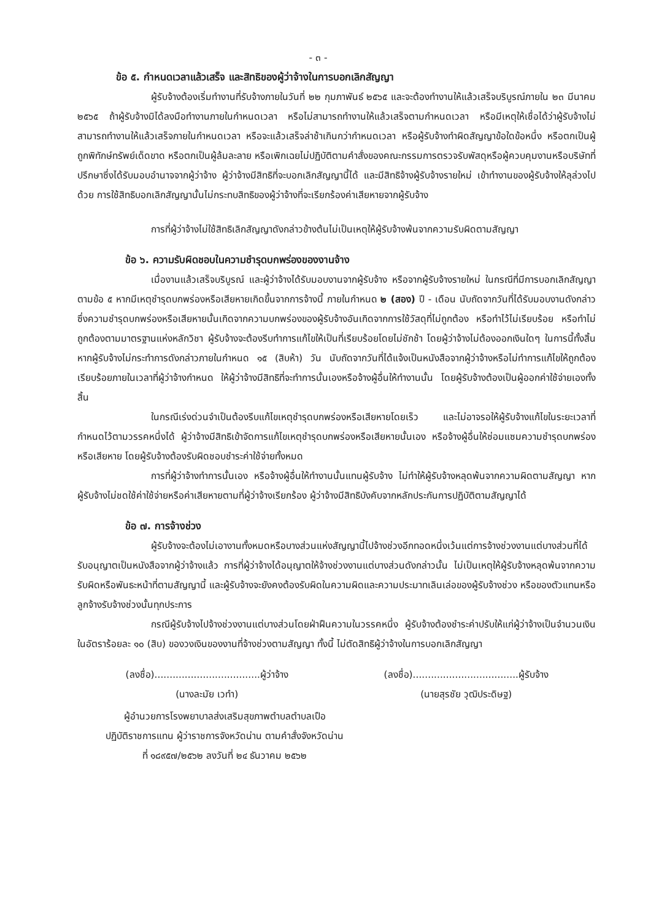- ๓ -
ข้อ ๕. กำหนดเวลาแล้วเสร็จ และสิทธิของผู้ว่าจ้างในการบอกเลิกสัญญา
ผู้รับจ้างต้องเริ่มทำงานที่รับจ้างภายในวันที่ ๒๒ กุมภาพันธ์ ๒๕๖๕ และจะต้องทำงานให้แล้วเสร็จบริบูรณ์ภายใน ๒๓ มีนาคม ๒๕๖๕ ถ้าผู้รับจ้างมิได้ลงมือทำงานภายในกำหนดเวลา หรือไม่สามารถทำงานให้แล้วเสร็จตามกำหนดเวลา หรือมีเหตุให้เชื่อได้ว่าผู้รับจ้างไม่สามารถทำงานให้แล้วเสร็จภายในกำหนดเวลา หรือจะแล้วเสร็จล่าช้าเกินกว่ากำหนดเวลา หรือผู้รับจ้างทำผิดสัญญาข้อใดข้อหนึ่ง หรือตกเป็นผู้ถูกพิทักษ์ทรัพย์เด็ดขาด หรือตกเป็นผู้ล้มละลาย หรือเพิกเฉยไม่ปฏิบัติตามคำสั่งของคณะกรรมการตรวจรับพัสดุหรือผู้ควบคุมงานหรือบริษัทที่ปรึกษาซึ่งได้รับมอบอำนาจจากผู้ว่าจ้าง ผู้ว่าจ้างมีสิทธิที่จะบอกเลิกสัญญานี้ได้ และมีสิทธิจ้างผู้รับจ้างรายใหม่ เข้าทำงานของผู้รับจ้างให้ลุล่วงไปด้วย การใช้สิทธิบอกเลิกสัญญานั้นไม่กระทบสิทธิของผู้ว่าจ้างที่จะเรียกร้องค่าเสียหายจากผู้รับจ้าง
การที่ผู้ว่าจ้างไม่ใช้สิทธิเลิกสัญญาดังกล่าวข้างต้นไม่เป็นเหตุให้ผู้รับจ้างพ้นจากความรับผิดตามสัญญา
ข้อ ๖. ความรับผิดชอบในความชำรุดบกพร่องของงานจ้าง
เมื่องานแล้วเสร็จบริบูรณ์ และผู้ว่าจ้างได้รับมอบงานจากผู้รับจ้าง หรือจากผู้รับจ้างรายใหม่ ในกรณีที่มีการบอกเลิกสัญญาตามข้อ ๕ หากมีเหตุชำรุดบกพร่องหรือเสียหายเกิดขึ้นจากการจ้างนี้ ภายในกำหนด ๒ (สอง) ปี - เดือน นับถัดจากวันที่ได้รับมอบงานดังกล่าว ซึ่งความชำรุดบกพร่องหรือเสียหายนั้นเกิดจากความบกพร่องของผู้รับจ้างอันเกิดจากการใช้วัสดุที่ไม่ถูกต้อง หรือทำไว้ไม่เรียบร้อย หรือทำไม่ถูกต้องตามมาตรฐานแห่งหลักวิชา ผู้รับจ้างจะต้องรีบทำการแก้ไขให้เป็นที่เรียบร้อยโดยไม่ชักช้า โดยผู้ว่าจ้างไม่ต้องออกเงินใดๆ ในการนี้ทั้งสิ้น หากผู้รับจ้างไม่กระทำการดังกล่าวภายในกำหนด ๑๕ (สิบห้า) วัน นับถัดจากวันที่ได้แจ้งเป็นหนังสือจากผู้ว่าจ้างหรือไม่ทำการแก้ไขให้ถูกต้องเรียบร้อยภายในเวลาที่ผู้ว่าจ้างกำหนด ให้ผู้ว่าจ้างมีสิทธิที่จะทำการนั้นเองหรือจ้างผู้อื่นให้ทำงานนั้น โดยผู้รับจ้างต้องเป็นผู้ออกค่าใช้จ่ายเองทั้งสิ้น
ในกรณีเร่งด่วนจำเป็นต้องรีบแก้ไขเหตุชำรุดบกพร่องหรือเสียหายโดยเร็ว และไม่อาจรอให้ผู้รับจ้างแก้ไขในระยะเวลาที่กำหนดไว้ตามวรรคหนึ่งได้ ผู้ว่าจ้างมีสิทธิเข้าจัดการแก้ไขเหตุชำรุดบกพร่องหรือเสียหายนั้นเอง หรือจ้างผู้อื่นให้ซ่อมแซมความชำรุดบกพร่องหรือเสียหาย โดยผู้รับจ้างต้องรับผิดชอบชำระค่าใช้จ่ายทั้งหมด
การที่ผู้ว่าจ้างทำการนั้นเอง หรือจ้างผู้อื่นให้ทำงานนั้นแทนผู้รับจ้าง ไม่ทำให้ผู้รับจ้างหลุดพ้นจากความผิดตามสัญญา หากผู้รับจ้างไม่ชดใช้ค่าใช้จ่ายหรือค่าเสียหายตามที่ผู้ว่าจ้างเรียกร้อง ผู้ว่าจ้างมีสิทธิบังคับจากหลักประกันการปฏิบัติตามสัญญาได้
ข้อ ๗. การจ้างช่วง
ผู้รับจ้างจะต้องไม่เอางานทั้งหมดหรือบางส่วนแห่งสัญญานี้ไปจ้างช่วงอีกทอดหนึ่งเว้นแต่การจ้างช่วงงานแต่บางส่วนที่ได้รับอนุญาตเป็นหนังสือจากผู้ว่าจ้างแล้ว การที่ผู้ว่าจ้างได้อนุญาตให้จ้างช่วงงานแต่บางส่วนดังกล่าวนั้น ไม่เป็นเหตุให้ผู้รับจ้างหลุดพ้นจากความรับผิดหรือพันธะหน้าที่ตามสัญญานี้ และผู้รับจ้างจะยังคงต้องรับผิดในความผิดและความประมาทเลินเล่อของผู้รับจ้างช่วง หรือของตัวแทนหรือลูกจ้างรับจ้างช่วงนั้นทุกประการ
กรณีผู้รับจ้างไปจ้างช่วงงานแต่บางส่วนโดยฝ่าฝืนความในวรรคหนึ่ง ผู้รับจ้างต้องชำระค่าปรับให้แก่ผู้ว่าจ้างเป็นจำนวนเงินในอัตราร้อยละ ๑๐ (สิบ) ของวงเงินของงานที่จ้างช่วงตามสัญญา ทั้งนี้ ไม่ตัดสิทธิผู้ว่าจ้างในการบอกเลิกสัญญา
(ลงชื่อ)...................................ผู้ว่าจ้าง
(นางละมัย เวทำ)
(ลงชื่อ)...................................ผู้รับจ้าง
(นายสุรชัย วุฒิประดิษฐ)
ผู้อำนวยการโรงพยาบาลส่งเสริมสุขภาพตำบลตำบลเปือ
ปฏิบัติราชการแทน ผู้ว่าราชการจังหวัดน่าน ตามคำสั่งจังหวัดน่าน
ที่ ๑๘๙๕๗/๒๕๖๒ ลงวันที่ ๒๔ ธันวาคม ๒๕๖๒